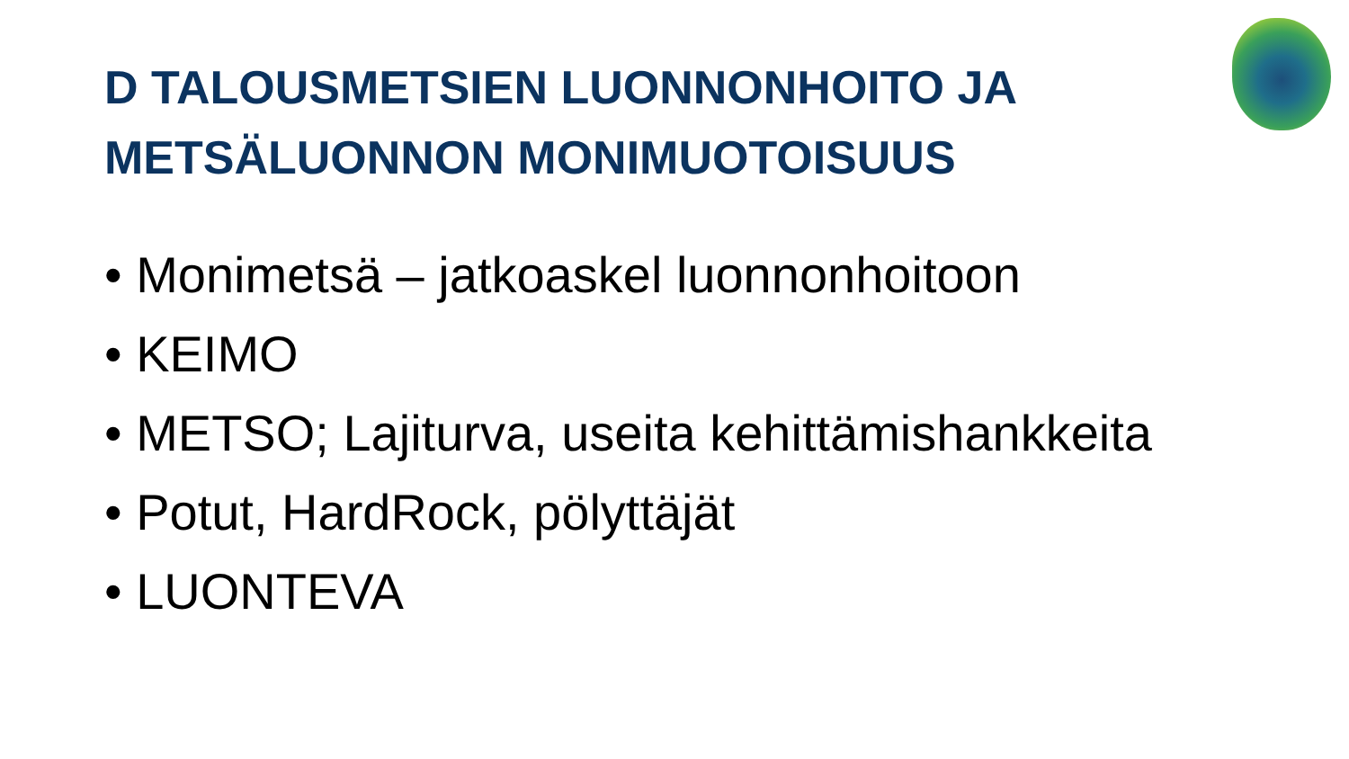D TALOUSMETSIEN LUONNONHOITO JA
METSÄLUONNON MONIMUOTOISUUS
• Monimetsä – jatkoaskel luonnonhoitoon
• KEIMO
• METSO; Lajiturva, useita kehittämishankkeita
• Potut, HardRock, pölyttäjät
• LUONTEVA